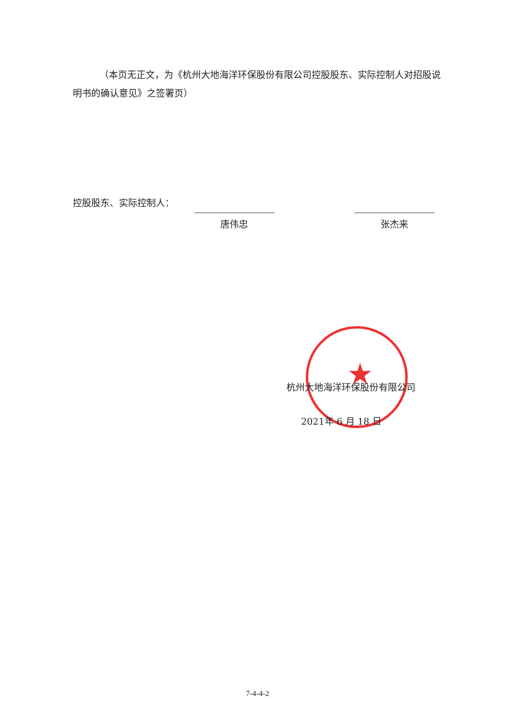（本页无正文，为《杭州大地海洋环保股份有限公司控股股东、实际控制人对招股说明书的确认意见》之签署页）
控股股东、实际控制人：
唐伟忠 张杰来
★
杭州大地海洋环保股份有限公司
2021年 6 月 18 日
7-4-4-2